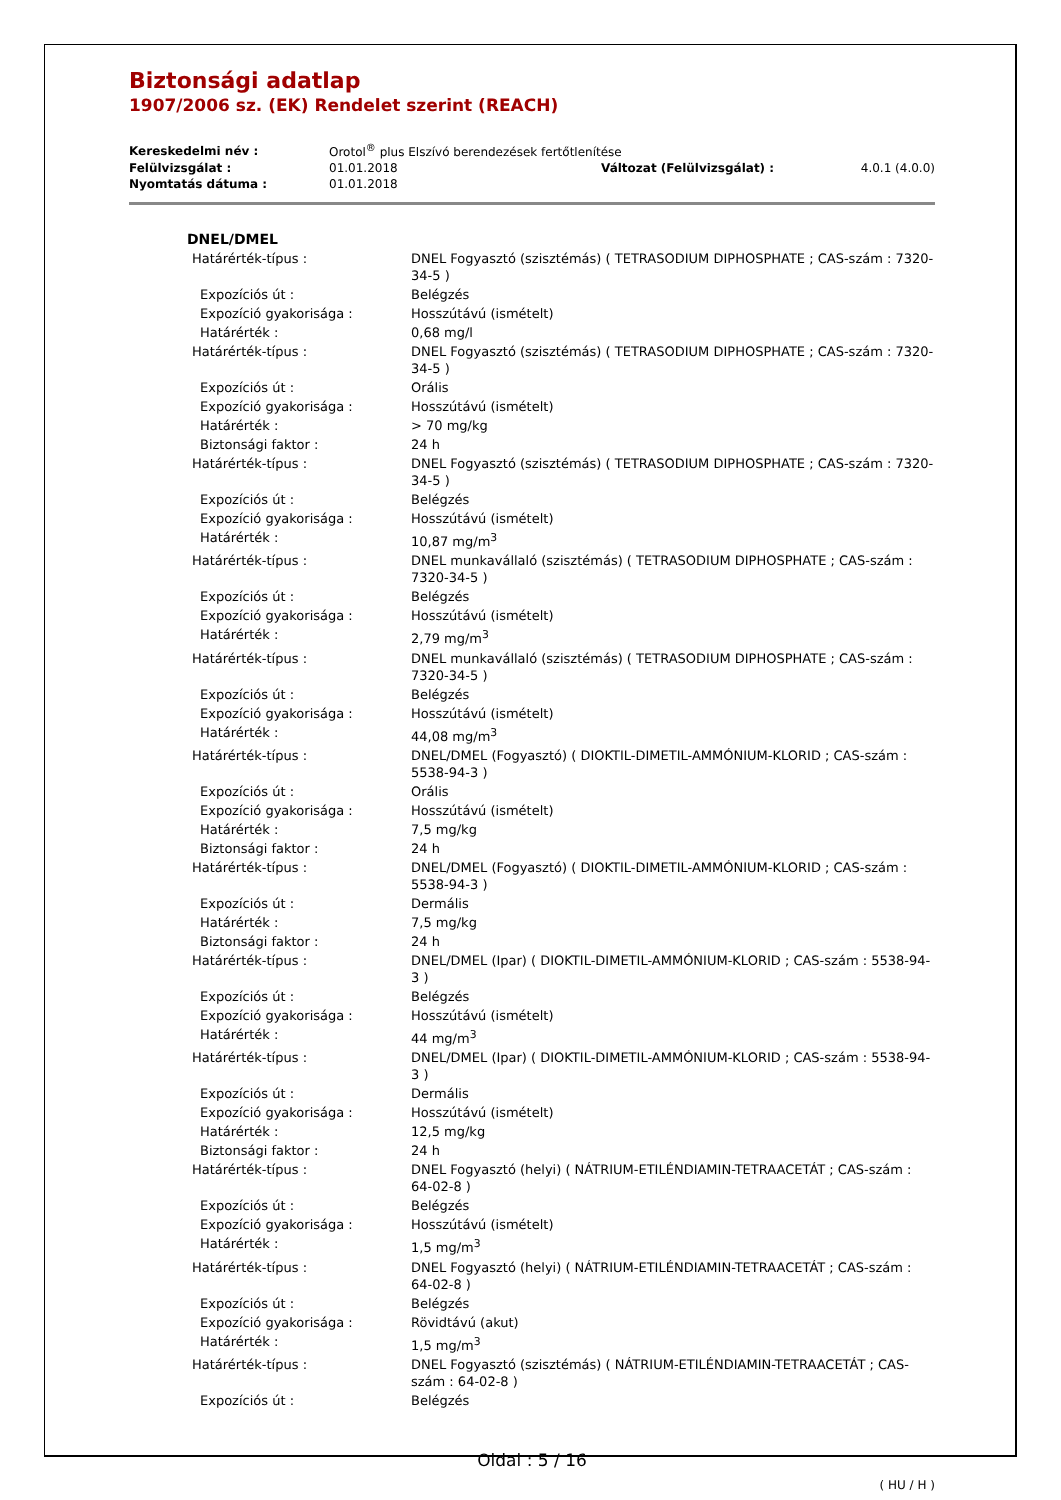Biztonsági adatlap
1907/2006 sz. (EK) Rendelet szerint (REACH)
| Kereskedelmi név : | Orotol<sup>®</sup> plus Elszívó berendezések fertőtlenítése | | |
| Felülvizsgálat : | 01.01.2018 | Változat (Felülvizsgálat) : | 4.0.1 (4.0.0) |
| Nyomtatás dátuma : | 01.01.2018 | | |
DNEL/DMEL
| Határérték-típus : | DNEL Fogyasztó (szisztémás) ( TETRASODIUM DIPHOSPHATE ; CAS-szám : 7320-34-5 ) |
| Expozíciós út : | Belégzés |
| Expozíció gyakorisága : | Hosszútávú (ismételt) |
| Határérték : | 0,68 mg/l |
| Határérték-típus : | DNEL Fogyasztó (szisztémás) ( TETRASODIUM DIPHOSPHATE ; CAS-szám : 7320-34-5 ) |
| Expozíciós út : | Orális |
| Expozíció gyakorisága : | Hosszútávú (ismételt) |
| Határérték : | > 70 mg/kg |
| Biztonsági faktor : | 24 h |
| Határérték-típus : | DNEL Fogyasztó (szisztémás) ( TETRASODIUM DIPHOSPHATE ; CAS-szám : 7320-34-5 ) |
| Expozíciós út : | Belégzés |
| Expozíció gyakorisága : | Hosszútávú (ismételt) |
| Határérték : | 10,87 mg/m<sup>3</sup> |
| Határérték-típus : | DNEL munkavállaló (szisztémás) ( TETRASODIUM DIPHOSPHATE ; CAS-szám : 7320-34-5 ) |
| Expozíciós út : | Belégzés |
| Expozíció gyakorisága : | Hosszútávú (ismételt) |
| Határérték : | 2,79 mg/m<sup>3</sup> |
| Határérték-típus : | DNEL munkavállaló (szisztémás) ( TETRASODIUM DIPHOSPHATE ; CAS-szám : 7320-34-5 ) |
| Expozíciós út : | Belégzés |
| Expozíció gyakorisága : | Hosszútávú (ismételt) |
| Határérték : | 44,08 mg/m<sup>3</sup> |
| Határérték-típus : | DNEL/DMEL (Fogyasztó) ( DIOKTIL-DIMETIL-AMMÓNIUM-KLORID ; CAS-szám : 5538-94-3 ) |
| Expozíciós út : | Orális |
| Expozíció gyakorisága : | Hosszútávú (ismételt) |
| Határérték : | 7,5 mg/kg |
| Biztonsági faktor : | 24 h |
| Határérték-típus : | DNEL/DMEL (Fogyasztó) ( DIOKTIL-DIMETIL-AMMÓNIUM-KLORID ; CAS-szám : 5538-94-3 ) |
| Expozíciós út : | Dermális |
| Határérték : | 7,5 mg/kg |
| Biztonsági faktor : | 24 h |
| Határérték-típus : | DNEL/DMEL (Ipar) ( DIOKTIL-DIMETIL-AMMÓNIUM-KLORID ; CAS-szám : 5538-94-3 ) |
| Expozíciós út : | Belégzés |
| Expozíció gyakorisága : | Hosszútávú (ismételt) |
| Határérték : | 44 mg/m<sup>3</sup> |
| Határérték-típus : | DNEL/DMEL (Ipar) ( DIOKTIL-DIMETIL-AMMÓNIUM-KLORID ; CAS-szám : 5538-94-3 ) |
| Expozíciós út : | Dermális |
| Expozíció gyakorisága : | Hosszútávú (ismételt) |
| Határérték : | 12,5 mg/kg |
| Biztonsági faktor : | 24 h |
| Határérték-típus : | DNEL Fogyasztó (helyi) ( NÁTRIUM-ETILÉNDIAMIN-TETRAACETÁT ; CAS-szám : 64-02-8 ) |
| Expozíciós út : | Belégzés |
| Expozíció gyakorisága : | Hosszútávú (ismételt) |
| Határérték : | 1,5 mg/m<sup>3</sup> |
| Határérték-típus : | DNEL Fogyasztó (helyi) ( NÁTRIUM-ETILÉNDIAMIN-TETRAACETÁT ; CAS-szám : 64-02-8 ) |
| Expozíciós út : | Belégzés |
| Expozíció gyakorisága : | Rövidtávú (akut) |
| Határérték : | 1,5 mg/m<sup>3</sup> |
| Határérték-típus : | DNEL Fogyasztó (szisztémás) ( NÁTRIUM-ETILÉNDIAMIN-TETRAACETÁT ; CAS-szám : 64-02-8 ) |
| Expozíciós út : | Belégzés |
Oldal : 5 / 16
( HU / H )